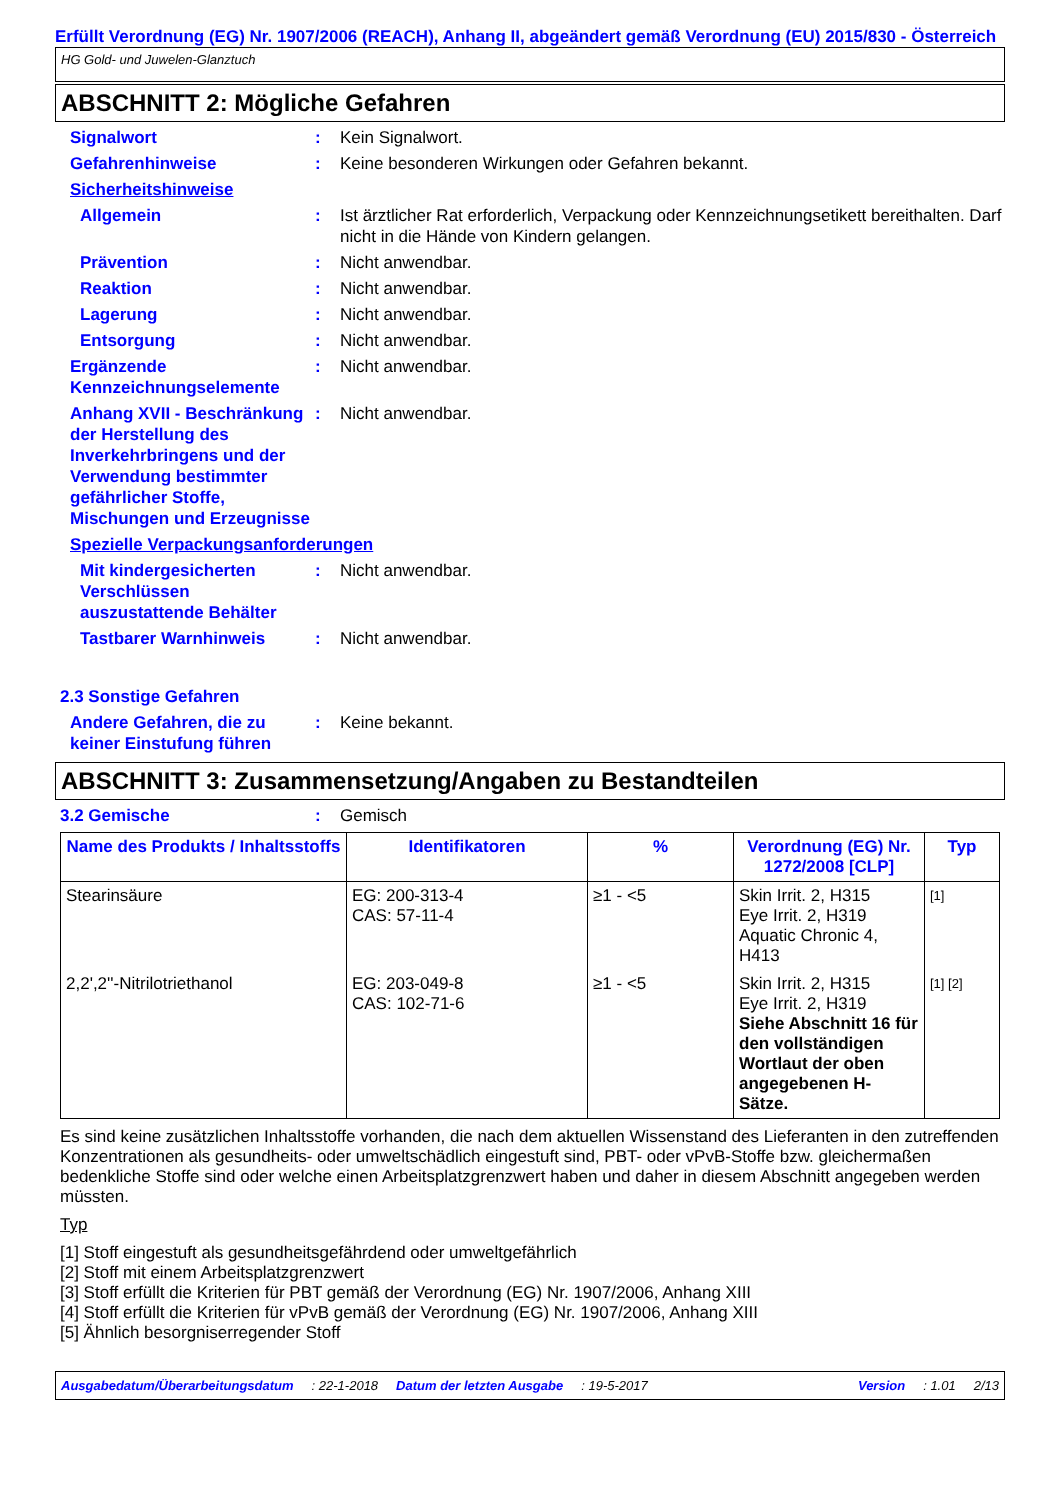Erfüllt Verordnung (EG) Nr. 1907/2006 (REACH), Anhang II, abgeändert gemäß Verordnung (EU) 2015/830 - Österreich
HG Gold- und Juwelen-Glanztuch
ABSCHNITT 2: Mögliche Gefahren
Signalwort : Kein Signalwort.
Gefahrenhinweise : Keine besonderen Wirkungen oder Gefahren bekannt.
Sicherheitshinweise
Allgemein : Ist ärztlicher Rat erforderlich, Verpackung oder Kennzeichnungsetikett bereithalten. Darf nicht in die Hände von Kindern gelangen.
Prävention : Nicht anwendbar.
Reaktion : Nicht anwendbar.
Lagerung : Nicht anwendbar.
Entsorgung : Nicht anwendbar.
Ergänzende Kennzeichnungselemente
: Nicht anwendbar.
Anhang XVII - Beschränkung der Herstellung des Inverkehrbringens und der Verwendung bestimmter gefährlicher Stoffe, Mischungen und Erzeugnisse
: Nicht anwendbar.
Spezielle Verpackungsanforderungen
Mit kindergesicherten Verschlüssen auszustattende Behälter
: Nicht anwendbar.
Tastbarer Warnhinweis : Nicht anwendbar.
2.3 Sonstige Gefahren
Andere Gefahren, die zu keiner Einstufung führen
: Keine bekannt.
ABSCHNITT 3: Zusammensetzung/Angaben zu Bestandteilen
3.2 Gemische : Gemisch
| Name des Produkts / Inhaltsstoffs | Identifikatoren | % | Verordnung (EG) Nr. 1272/2008 [CLP] | Typ |
| --- | --- | --- | --- | --- |
| Stearinsäure | EG: 200-313-4 CAS: 57-11-4 | ≥1 - <5 | Skin Irrit. 2, H315 Eye Irrit. 2, H319 Aquatic Chronic 4, H413 | [1] |
| 2,2',2''-Nitrilotriethanol | EG: 203-049-8 CAS: 102-71-6 | ≥1 - <5 | Skin Irrit. 2, H315 Eye Irrit. 2, H319 Siehe Abschnitt 16 für den vollständigen Wortlaut der oben angegebenen H-Sätze. | [1] [2] |
Es sind keine zusätzlichen Inhaltsstoffe vorhanden, die nach dem aktuellen Wissenstand des Lieferanten in den zutreffenden Konzentrationen als gesundheits- oder umweltschädlich eingestuft sind, PBT- oder vPvB-Stoffe bzw. gleichermaßen bedenkliche Stoffe sind oder welche einen Arbeitsplatzgrenzwert haben und daher in diesem Abschnitt angegeben werden müssten.
Typ
[1] Stoff eingestuft als gesundheitsgefährdend oder umweltgefährlich
[2] Stoff mit einem Arbeitsplatzgrenzwert
[3] Stoff erfüllt die Kriterien für PBT gemäß der Verordnung (EG) Nr. 1907/2006, Anhang XIII
[4] Stoff erfüllt die Kriterien für vPvB gemäß der Verordnung (EG) Nr. 1907/2006, Anhang XIII
[5] Ähnlich besorgniserregender Stoff
Ausgabedatum/Überarbeitungsdatum: 22-1-2018 Datum der letzten Ausgabe: 19-5-2017 Version: 1.01 2/13